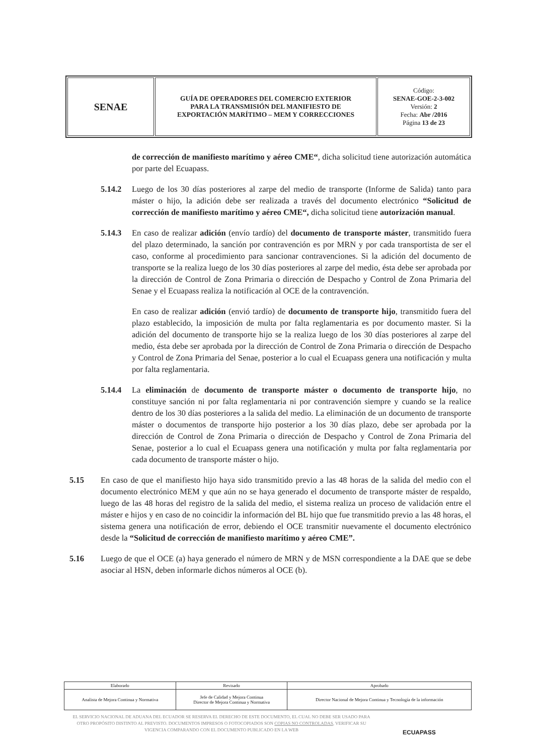| SENAE | GUÍA DE OPERADORES DEL COMERCIO EXTERIOR PARA LA TRANSMISIÓN DEL MANIFIESTO DE EXPORTACIÓN MARÍTIMO – MEM Y CORRECCIONES | Código: SENAE-GOE-2-3-002 Versión: 2 Fecha: Abr /2016 Página 13 de 23 |
de corrección de manifiesto marítimo y aéreo CME“, dicha solicitud tiene autorización automática por parte del Ecuapass.
5.14.2 Luego de los 30 días posteriores al zarpe del medio de transporte (Informe de Salida) tanto para máster o hijo, la adición debe ser realizada a través del documento electrónico “Solicitud de corrección de manifiesto marítimo y aéreo CME“, dicha solicitud tiene autorización manual.
5.14.3 En caso de realizar adición (envío tardío) del documento de transporte máster, transmitido fuera del plazo determinado, la sanción por contravención es por MRN y por cada transportista de ser el caso, conforme al procedimiento para sancionar contravenciones. Si la adición del documento de transporte se la realiza luego de los 30 días posteriores al zarpe del medio, ésta debe ser aprobada por la dirección de Control de Zona Primaria o dirección de Despacho y Control de Zona Primaria del Senae y el Ecuapass realiza la notificación al OCE de la contravención.
En caso de realizar adición (envió tardío) de documento de transporte hijo, transmitido fuera del plazo establecido, la imposición de multa por falta reglamentaria es por documento master. Si la adición del documento de transporte hijo se la realiza luego de los 30 días posteriores al zarpe del medio, ésta debe ser aprobada por la dirección de Control de Zona Primaria o dirección de Despacho y Control de Zona Primaria del Senae, posterior a lo cual el Ecuapass genera una notificación y multa por falta reglamentaria.
5.14.4 La eliminación de documento de transporte máster o documento de transporte hijo, no constituye sanción ni por falta reglamentaria ni por contravención siempre y cuando se la realice dentro de los 30 días posteriores a la salida del medio. La eliminación de un documento de transporte máster o documentos de transporte hijo posterior a los 30 días plazo, debe ser aprobada por la dirección de Control de Zona Primaria o dirección de Despacho y Control de Zona Primaria del Senae, posterior a lo cual el Ecuapass genera una notificación y multa por falta reglamentaria por cada documento de transporte máster o hijo.
5.15 En caso de que el manifiesto hijo haya sido transmitido previo a las 48 horas de la salida del medio con el documento electrónico MEM y que aún no se haya generado el documento de transporte máster de respaldo, luego de las 48 horas del registro de la salida del medio, el sistema realiza un proceso de validación entre el máster e hijos y en caso de no coincidir la información del BL hijo que fue transmitido previo a las 48 horas, el sistema genera una notificación de error, debiendo el OCE transmitir nuevamente el documento electrónico desde la “Solicitud de corrección de manifiesto marítimo y aéreo CME”.
5.16 Luego de que el OCE (a) haya generado el número de MRN y de MSN correspondiente a la DAE que se debe asociar al HSN, deben informarle dichos números al OCE (b).
| Elaborado | Revisado | Aprobado |
| Analista de Mejora Continua y Normativa | Jefe de Calidad y Mejora Continua Director de Mejora Continua y Normativa | Director Nacional de Mejora Continua y Tecnología de la información |
EL SERVICIO NACIONAL DE ADUANA DEL ECUADOR SE RESERVA EL DERECHO DE ESTE DOCUMENTO, EL CUAL NO DEBE SER USADO PARA OTRO PROPÓSITO DISTINTO AL PREVISTO. DOCUMENTOS IMPRESOS O FOTOCOPIADOS SON COPIAS NO CONTROLADAS, VERIFICAR SU VIGENCIA COMPARANDO CON EL DOCUMENTO PUBLICADO EN LA WEB
ECUAPASS